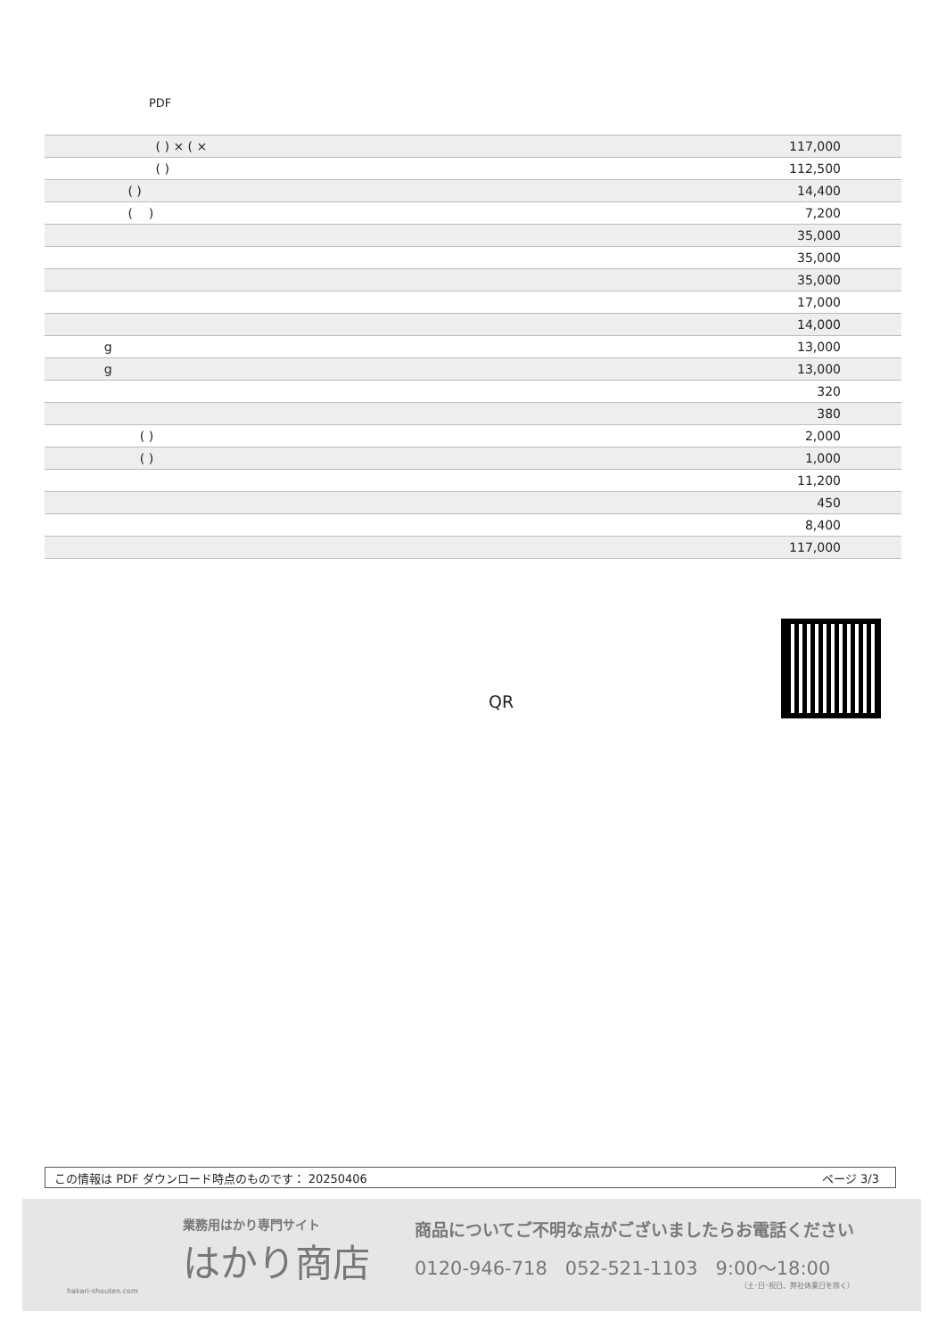PDF
| ( ) × ( × | 117,000 |
| ( ) | 112,500 |
| ( ) | 14,400 |
| ( ) | 7,200 |
| | 35,000 |
| | 35,000 |
| | 35,000 |
| | 17,000 |
| | 14,000 |
| g | 13,000 |
| g | 13,000 |
| | 320 |
| | 380 |
| ( ) | 2,000 |
| ( ) | 1,000 |
| | 11,200 |
| | 450 |
| | 8,400 |
| | 117,000 |
QR
この情報は PDF ダウンロード時点のものです： 20250406 ページ 3/3
業務用はかり専門サイト
はかり商店
hakari-shouten.com
商品についてご不明な点がございましたらお電話ください
0120-946-718 052-521-1103 9:00〜18:00
（土･日･祝日、弊社休業日を除く）